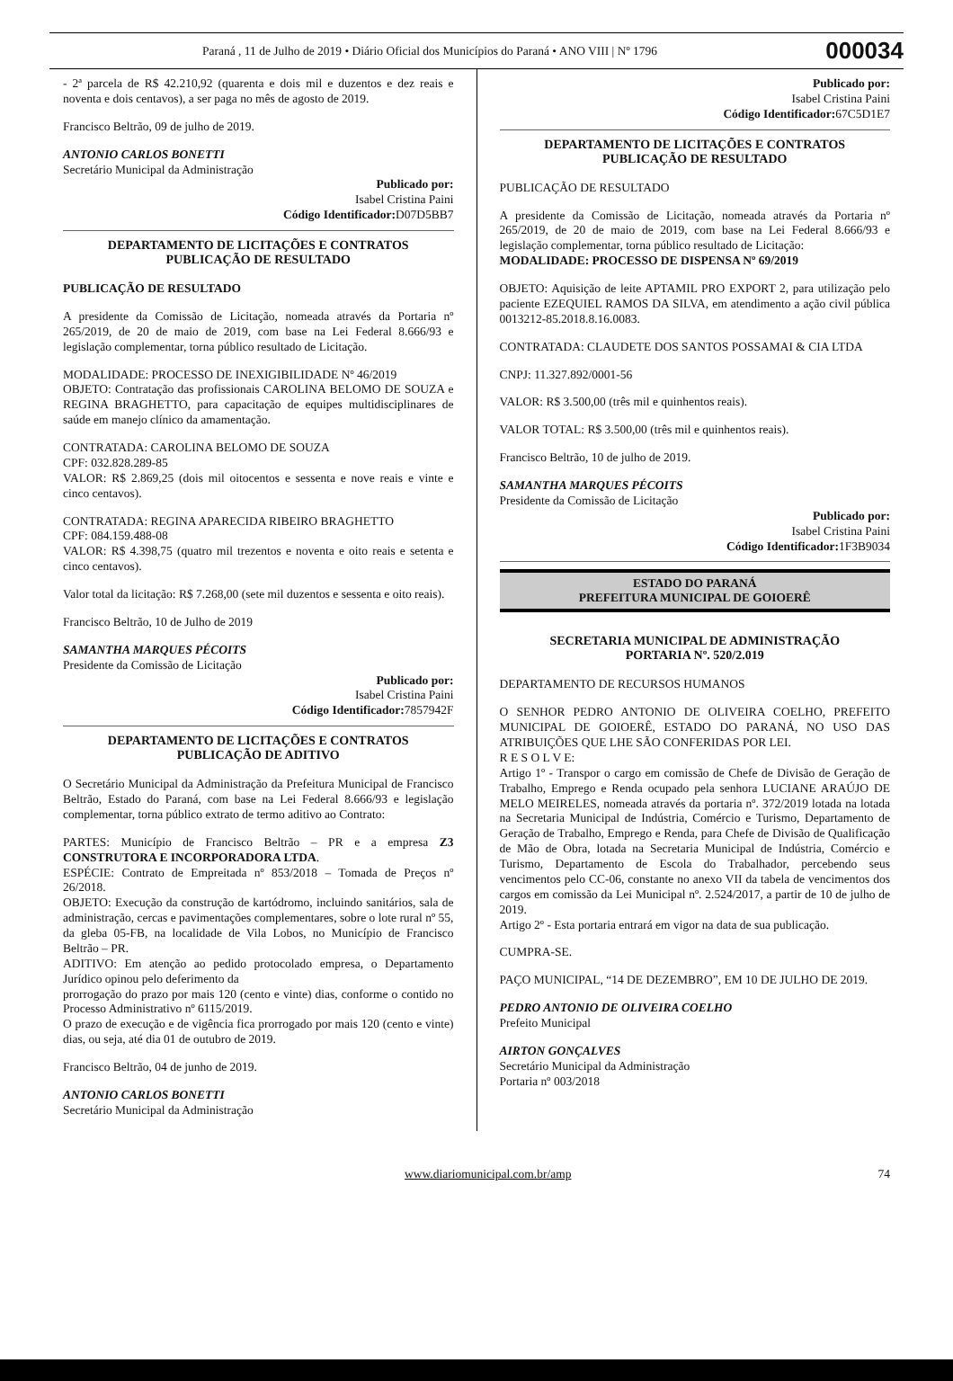Paraná , 11 de Julho de 2019 • Diário Oficial dos Municípios do Paraná • ANO VIII | Nº 1796 000034
- 2ª parcela de R$ 42.210,92 (quarenta e dois mil e duzentos e dez reais e noventa e dois centavos), a ser paga no mês de agosto de 2019.
Francisco Beltrão, 09 de julho de 2019.
ANTONIO CARLOS BONETTI
Secretário Municipal da Administração
Publicado por:
Isabel Cristina Paini
Código Identificador: D07D5BB7
DEPARTAMENTO DE LICITAÇÕES E CONTRATOS
PUBLICAÇÃO DE RESULTADO
PUBLICAÇÃO DE RESULTADO
A presidente da Comissão de Licitação, nomeada através da Portaria nº 265/2019, de 20 de maio de 2019, com base na Lei Federal 8.666/93 e legislação complementar, torna público resultado de Licitação.
MODALIDADE: PROCESSO DE INEXIGIBILIDADE Nº 46/2019
OBJETO: Contratação das profissionais CAROLINA BELOMO DE SOUZA e REGINA BRAGHETTO, para capacitação de equipes multidisciplinares de saúde em manejo clínico da amamentação.
CONTRATADA: CAROLINA BELOMO DE SOUZA
CPF: 032.828.289-85
VALOR: R$ 2.869,25 (dois mil oitocentos e sessenta e nove reais e vinte e cinco centavos).
CONTRATADA: REGINA APARECIDA RIBEIRO BRAGHETTO
CPF: 084.159.488-08
VALOR: R$ 4.398,75 (quatro mil trezentos e noventa e oito reais e setenta e cinco centavos).
Valor total da licitação: R$ 7.268,00 (sete mil duzentos e sessenta e oito reais).
Francisco Beltrão, 10 de Julho de 2019
SAMANTHA MARQUES PÉCOITS
Presidente da Comissão de Licitação
Publicado por:
Isabel Cristina Paini
Código Identificador: 7857942F
DEPARTAMENTO DE LICITAÇÕES E CONTRATOS
PUBLICAÇÃO DE ADITIVO
O Secretário Municipal da Administração da Prefeitura Municipal de Francisco Beltrão, Estado do Paraná, com base na Lei Federal 8.666/93 e legislação complementar, torna público extrato de termo aditivo ao Contrato:
PARTES: Município de Francisco Beltrão – PR e a empresa Z3 CONSTRUTORA E INCORPORADORA LTDA.
ESPÉCIE: Contrato de Empreitada nº 853/2018 – Tomada de Preços nº 26/2018.
OBJETO: Execução da construção de kartódromo, incluindo sanitários, sala de administração, cercas e pavimentações complementares, sobre o lote rural nº 55, da gleba 05-FB, na localidade de Vila Lobos, no Município de Francisco Beltrão – PR.
ADITIVO: Em atenção ao pedido protocolado empresa, o Departamento Jurídico opinou pelo deferimento da
prorrogação do prazo por mais 120 (cento e vinte) dias, conforme o contido no Processo Administrativo nº 6115/2019.
O prazo de execução e de vigência fica prorrogado por mais 120 (cento e vinte) dias, ou seja, até dia 01 de outubro de 2019.
Francisco Beltrão, 04 de junho de 2019.
ANTONIO CARLOS BONETTI
Secretário Municipal da Administração
Publicado por:
Isabel Cristina Paini
Código Identificador: 67C5D1E7
DEPARTAMENTO DE LICITAÇÕES E CONTRATOS
PUBLICAÇÃO DE RESULTADO
PUBLICAÇÃO DE RESULTADO
A presidente da Comissão de Licitação, nomeada através da Portaria nº 265/2019, de 20 de maio de 2019, com base na Lei Federal 8.666/93 e legislação complementar, torna público resultado de Licitação:
MODALIDADE: PROCESSO DE DISPENSA Nº 69/2019
OBJETO: Aquisição de leite APTAMIL PRO EXPORT 2, para utilização pelo paciente EZEQUIEL RAMOS DA SILVA, em atendimento a ação civil pública 0013212-85.2018.8.16.0083.
CONTRATADA: CLAUDETE DOS SANTOS POSSAMAI & CIA LTDA
CNPJ: 11.327.892/0001-56
VALOR: R$ 3.500,00 (três mil e quinhentos reais).
VALOR TOTAL: R$ 3.500,00 (três mil e quinhentos reais).
Francisco Beltrão, 10 de julho de 2019.
SAMANTHA MARQUES PÉCOITS
Presidente da Comissão de Licitação
Publicado por:
Isabel Cristina Paini
Código Identificador: 1F3B9034
ESTADO DO PARANÁ
PREFEITURA MUNICIPAL DE GOIOERÊ
SECRETARIA MUNICIPAL DE ADMINISTRAÇÃO
PORTARIA Nº. 520/2.019
DEPARTAMENTO DE RECURSOS HUMANOS
O SENHOR PEDRO ANTONIO DE OLIVEIRA COELHO, PREFEITO MUNICIPAL DE GOIOERÊ, ESTADO DO PARANÁ, NO USO DAS ATRIBUIÇÕES QUE LHE SÃO CONFERIDAS POR LEI.
R E S O L V E:
Artigo 1º - Transpor o cargo em comissão de Chefe de Divisão de Geração de Trabalho, Emprego e Renda ocupado pela senhora LUCIANE ARAÚJO DE MELO MEIRELES, nomeada através da portaria nº. 372/2019 lotada na lotada na Secretaria Municipal de Indústria, Comércio e Turismo, Departamento de Geração de Trabalho, Emprego e Renda, para Chefe de Divisão de Qualificação de Mão de Obra, lotada na Secretaria Municipal de Indústria, Comércio e Turismo, Departamento de Escola do Trabalhador, percebendo seus vencimentos pelo CC-06, constante no anexo VII da tabela de vencimentos dos cargos em comissão da Lei Municipal nº. 2.524/2017, a partir de 10 de julho de 2019.
Artigo 2º - Esta portaria entrará em vigor na data de sua publicação.
CUMPRA-SE.
PAÇO MUNICIPAL, “14 DE DEZEMBRO”, EM 10 DE JULHO DE 2019.
PEDRO ANTONIO DE OLIVEIRA COELHO
Prefeito Municipal
AIRTON GONÇALVES
Secretário Municipal da Administração
Portaria nº 003/2018
www.diariomunicipal.com.br/amp 74